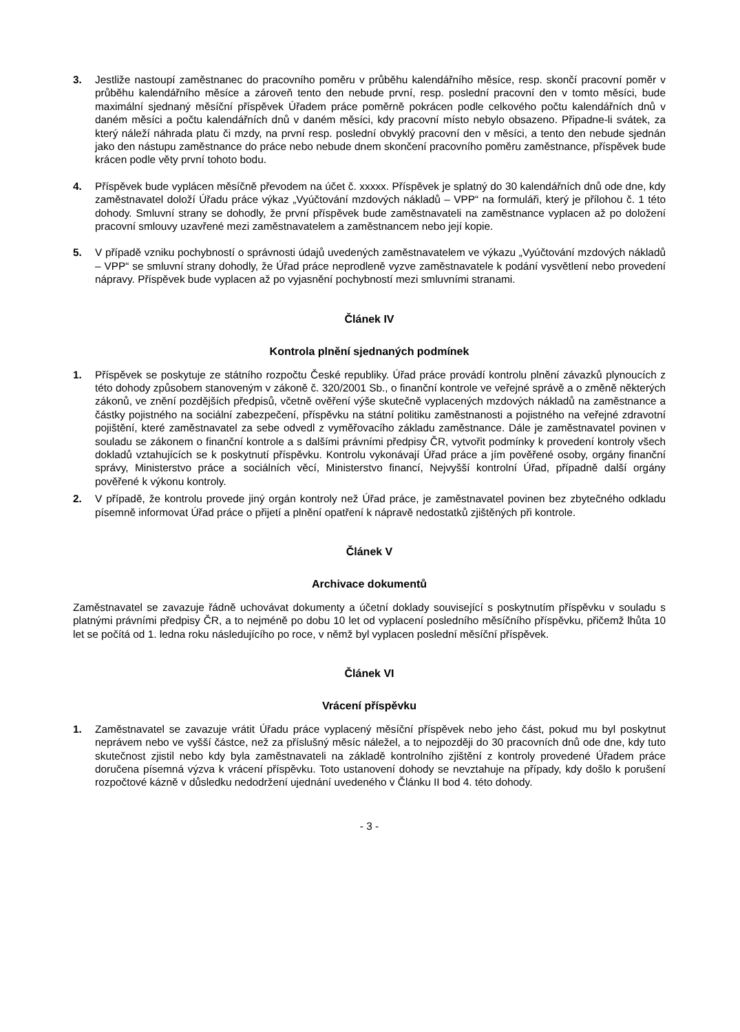3. Jestliže nastoupí zaměstnanec do pracovního poměru v průběhu kalendářního měsíce, resp. skončí pracovní poměr v průběhu kalendářního měsíce a zároveň tento den nebude první, resp. poslední pracovní den v tomto měsíci, bude maximální sjednaný měsíční příspěvek Úřadem práce poměrně pokrácen podle celkového počtu kalendářních dnů v daném měsíci a počtu kalendářních dnů v daném měsíci, kdy pracovní místo nebylo obsazeno. Připadne-li svátek, za který náleží náhrada platu či mzdy, na první resp. poslední obvyklý pracovní den v měsíci, a tento den nebude sjednán jako den nástupu zaměstnance do práce nebo nebude dnem skončení pracovního poměru zaměstnance, příspěvek bude krácen podle věty první tohoto bodu.
4. Příspěvek bude vyplácen měsíčně převodem na účet č. xxxxx. Příspěvek je splatný do 30 kalendářních dnů ode dne, kdy zaměstnavatel doloží Úřadu práce výkaz „Vyúčtování mzdových nákladů – VPP“ na formuláři, který je přílohou č. 1 této dohody. Smluvní strany se dohodly, že první příspěvek bude zaměstnavateli na zaměstnance vyplacen až po doložení pracovní smlouvy uzavřené mezi zaměstnavatelem a zaměstnancem nebo její kopie.
5. V případě vzniku pochybností o správnosti údajů uvedených zaměstnavatelem ve výkazu „Vyúčtování mzdových nákladů – VPP“ se smluvní strany dohodly, že Úřad práce neprodleně vyzve zaměstnavatele k podání vysvětlení nebo provedení nápravy. Příspěvek bude vyplacen až po vyjasnění pochybností mezi smluvními stranami.
Článek IV
Kontrola plnění sjednaných podmínek
1. Příspěvek se poskytuje ze státního rozpočtu České republiky. Úřad práce provádí kontrolu plnění závazků plynoucích z této dohody způsobem stanoveným v zákoně č. 320/2001 Sb., o finanční kontrole ve veřejné správě a o změně některých zákonů, ve znění pozdějších předpisů, včetně ověření výše skutečně vyplacených mzdových nákladů na zaměstnance a částky pojistného na sociální zabezpečení, příspěvku na státní politiku zaměstnanosti a pojistného na veřejné zdravotní pojištění, které zaměstnavatel za sebe odvedl z vyměřovacího základu zaměstnance. Dále je zaměstnavatel povinen v souladu se zákonem o finanční kontrole a s dalšími právními předpisy ČR, vytvořit podmínky k provedení kontroly všech dokladů vztahujících se k poskytnutí příspěvku. Kontrolu vykonávají Úřad práce a jím pověřené osoby, orgány finanční správy, Ministerstvo práce a sociálních věcí, Ministerstvo financí, Nejvyšší kontrolní Úřad, případně další orgány pověřené k výkonu kontroly.
2. V případě, že kontrolu provede jiný orgán kontroly než Úřad práce, je zaměstnavatel povinen bez zbytečného odkladu písemně informovat Úřad práce o přijetí a plnění opatření k nápravě nedostatků zjištěných při kontrole.
Článek V
Archivace dokumentů
Zaměstnavatel se zavazuje řádně uchovávat dokumenty a účetní doklady související s poskytnutím příspěvku v souladu s platnými právními předpisy ČR, a to nejméně po dobu 10 let od vyplacení posledního měsíčního příspěvku, přičemž lhůta 10 let se počítá od 1. ledna roku následujícího po roce, v němž byl vyplacen poslední měsíční příspěvek.
Článek VI
Vrácení příspěvku
1. Zaměstnavatel se zavazuje vrátit Úřadu práce vyplacený měsíční příspěvek nebo jeho část, pokud mu byl poskytnut neprávem nebo ve vyšší částce, než za příslušný měsíc náležel, a to nejpozději do 30 pracovních dnů ode dne, kdy tuto skutečnost zjistil nebo kdy byla zaměstnavateli na základě kontrolního zjištění z kontroly provedené Úřadem práce doručena písemná výzva k vrácení příspěvku. Toto ustanovení dohody se nevztahuje na případy, kdy došlo k porušení rozpočtové kázně v důsledku nedodržení ujednání uvedeného v Článku II bod 4. této dohody.
- 3 -